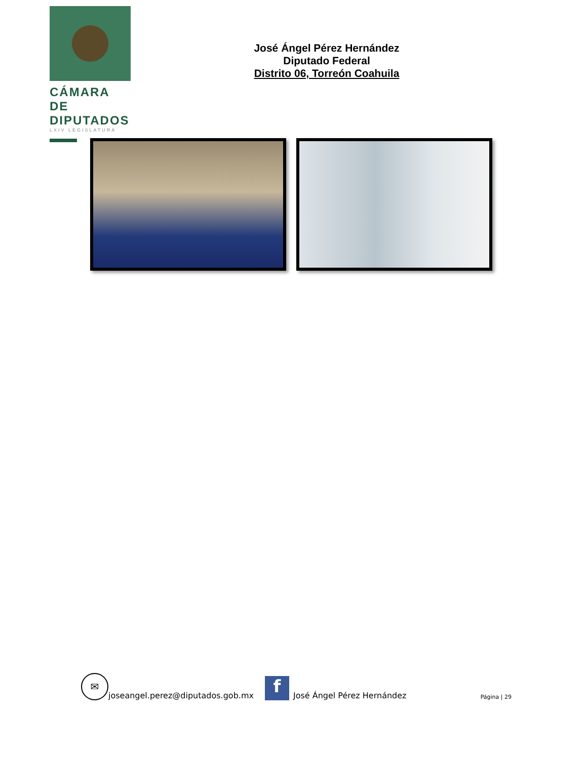CÁMARA DE
DIPUTADOS
LXIV LEGISLATURA
José Ángel Pérez Hernández
Diputado Federal
Distrito 06, Torreón Coahuila
✉
joseangel.perez@diputados.gob.mx
f
José Ángel Pérez Hernández Página | 29